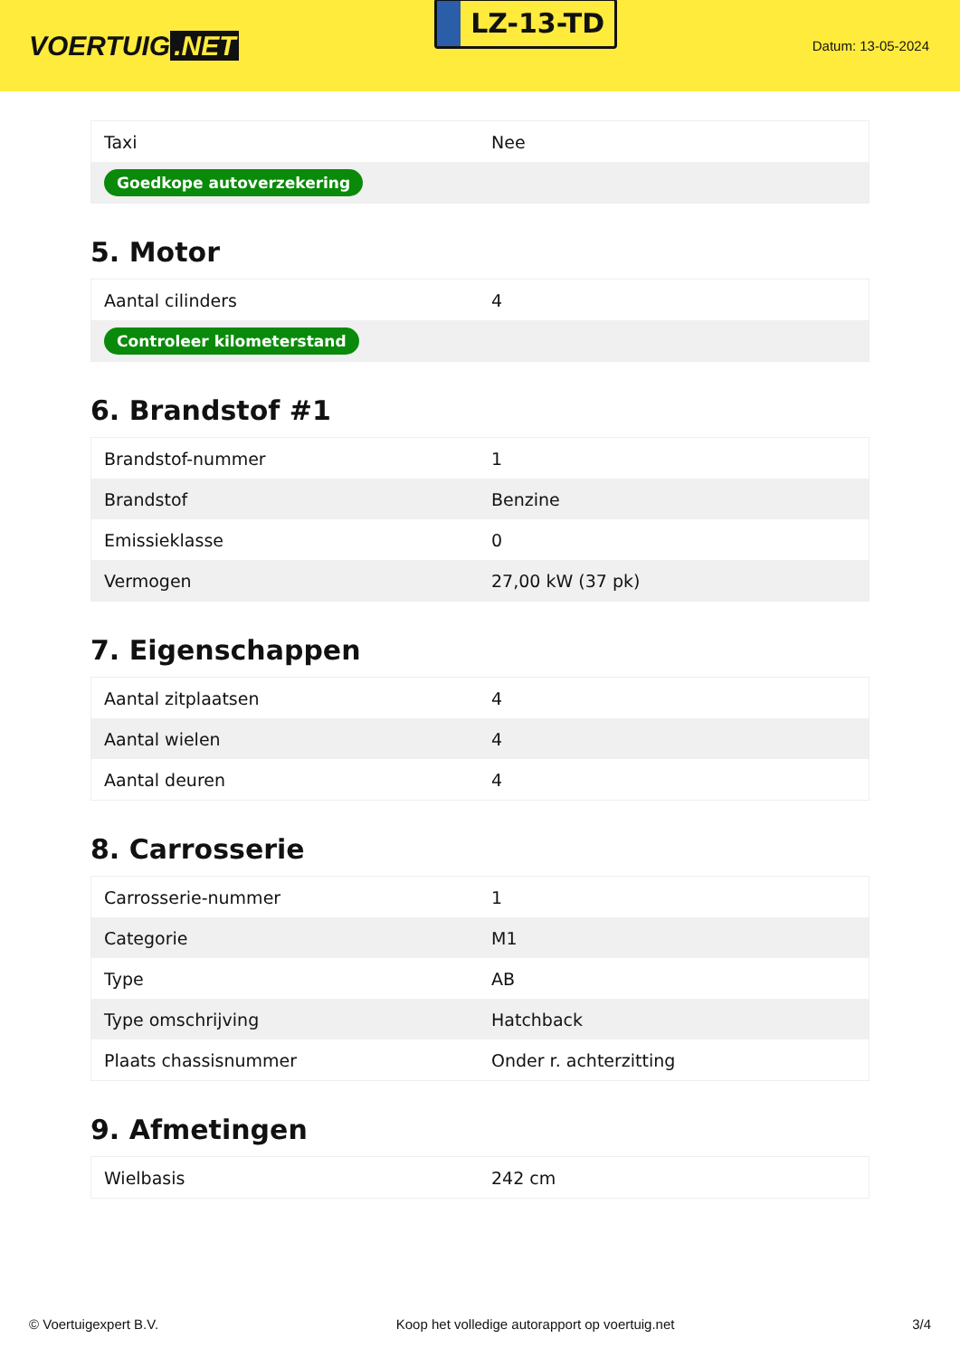VOERTUIG.NET
LZ-13-TD
Datum: 13-05-2024
| Taxi | Nee |
| Goedkope autoverzekering | |
5. Motor
| Aantal cilinders | 4 |
| Controleer kilometerstand | |
6. Brandstof #1
| Brandstof-nummer | 1 |
| Brandstof | Benzine |
| Emissieklasse | 0 |
| Vermogen | 27,00 kW (37 pk) |
7. Eigenschappen
| Aantal zitplaatsen | 4 |
| Aantal wielen | 4 |
| Aantal deuren | 4 |
8. Carrosserie
| Carrosserie-nummer | 1 |
| Categorie | M1 |
| Type | AB |
| Type omschrijving | Hatchback |
| Plaats chassisnummer | Onder r. achterzitting |
9. Afmetingen
| Wielbasis | 242 cm |
© Voertuigexpert B.V. Koop het volledige autorapport op voertuig.net 3/4